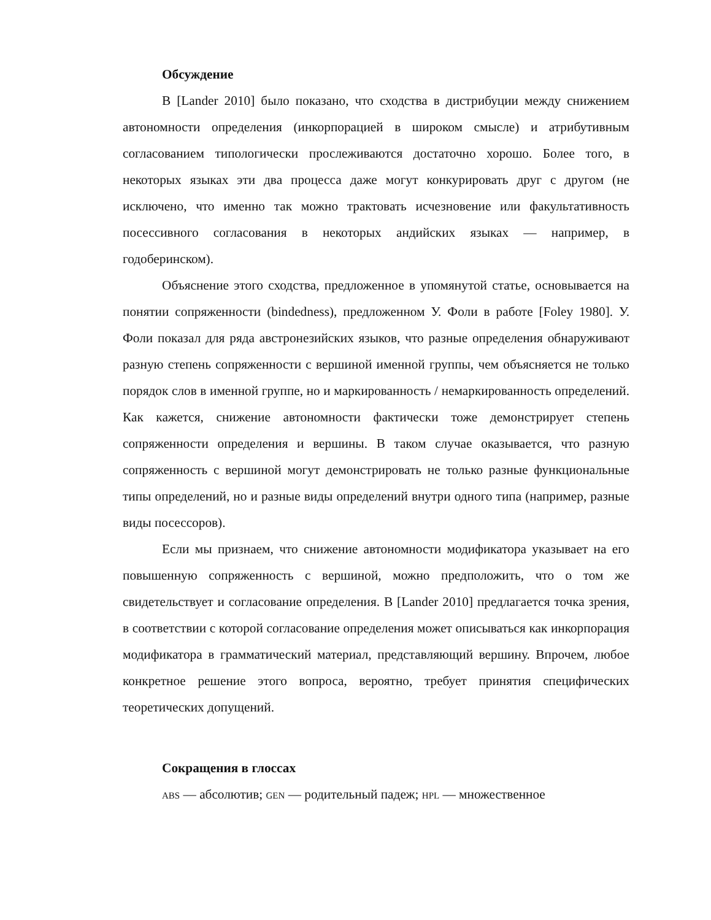Обсуждение
В [Lander 2010] было показано, что сходства в дистрибуции между снижением автономности определения (инкорпорацией в широком смысле) и атрибутивным согласованием типологически прослеживаются достаточно хорошо. Более того, в некоторых языках эти два процесса даже могут конкурировать друг с другом (не исключено, что именно так можно трактовать исчезновение или факультативность посессивного согласования в некоторых андийских языках — например, в годоберинском).
Объяснение этого сходства, предложенное в упомянутой статье, основывается на понятии сопряженности (bindedness), предложенном У. Фоли в работе [Foley 1980]. У. Фоли показал для ряда австронезийских языков, что разные определения обнаруживают разную степень сопряженности с вершиной именной группы, чем объясняется не только порядок слов в именной группе, но и маркированность / немаркированность определений. Как кажется, снижение автономности фактически тоже демонстрирует степень сопряженности определения и вершины. В таком случае оказывается, что разную сопряженность с вершиной могут демонстрировать не только разные функциональные типы определений, но и разные виды определений внутри одного типа (например, разные виды посессоров).
Если мы признаем, что снижение автономности модификатора указывает на его повышенную сопряженность с вершиной, можно предположить, что о том же свидетельствует и согласование определения. В [Lander 2010] предлагается точка зрения, в соответствии с которой согласование определения может описываться как инкорпорация модификатора в грамматический материал, представляющий вершину. Впрочем, любое конкретное решение этого вопроса, вероятно, требует принятия специфических теоретических допущений.
Сокращения в глоссах
ABS — абсолютив; GEN — родительный падеж; HPL — множественное